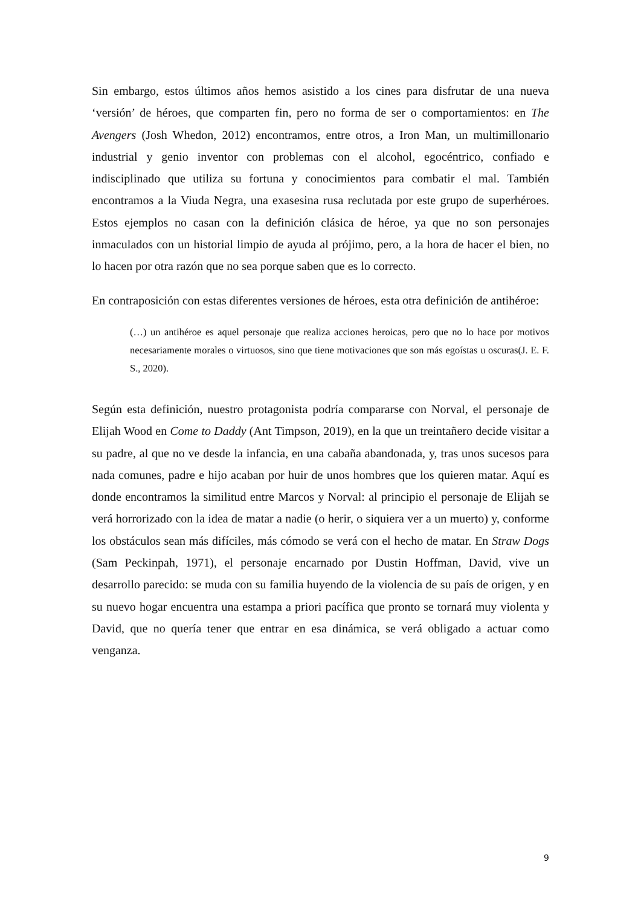Sin embargo, estos últimos años hemos asistido a los cines para disfrutar de una nueva ‘versión’ de héroes, que comparten fin, pero no forma de ser o comportamientos: en The Avengers (Josh Whedon, 2012) encontramos, entre otros, a Iron Man, un multimillonario industrial y genio inventor con problemas con el alcohol, egocéntrico, confiado e indisciplinado que utiliza su fortuna y conocimientos para combatir el mal. También encontramos a la Viuda Negra, una exasesina rusa reclutada por este grupo de superhéroes. Estos ejemplos no casan con la definición clásica de héroe, ya que no son personajes inmaculados con un historial limpio de ayuda al prójimo, pero, a la hora de hacer el bien, no lo hacen por otra razón que no sea porque saben que es lo correcto.
En contraposición con estas diferentes versiones de héroes, esta otra definición de antihéroe:
(…) un antihéroe es aquel personaje que realiza acciones heroicas, pero que no lo hace por motivos necesariamente morales o virtuosos, sino que tiene motivaciones que son más egoístas u oscuras(J. E. F. S., 2020).
Según esta definición, nuestro protagonista podría compararse con Norval, el personaje de Elijah Wood en Come to Daddy (Ant Timpson, 2019), en la que un treintañero decide visitar a su padre, al que no ve desde la infancia, en una cabaña abandonada, y, tras unos sucesos para nada comunes, padre e hijo acaban por huir de unos hombres que los quieren matar. Aquí es donde encontramos la similitud entre Marcos y Norval: al principio el personaje de Elijah se verá horrorizado con la idea de matar a nadie (o herir, o siquiera ver a un muerto) y, conforme los obstáculos sean más difíciles, más cómodo se verá con el hecho de matar. En Straw Dogs (Sam Peckinpah, 1971), el personaje encarnado por Dustin Hoffman, David, vive un desarrollo parecido: se muda con su familia huyendo de la violencia de su país de origen, y en su nuevo hogar encuentra una estampa a priori pacífica que pronto se tornará muy violenta y David, que no quería tener que entrar en esa dinámica, se verá obligado a actuar como venganza.
9